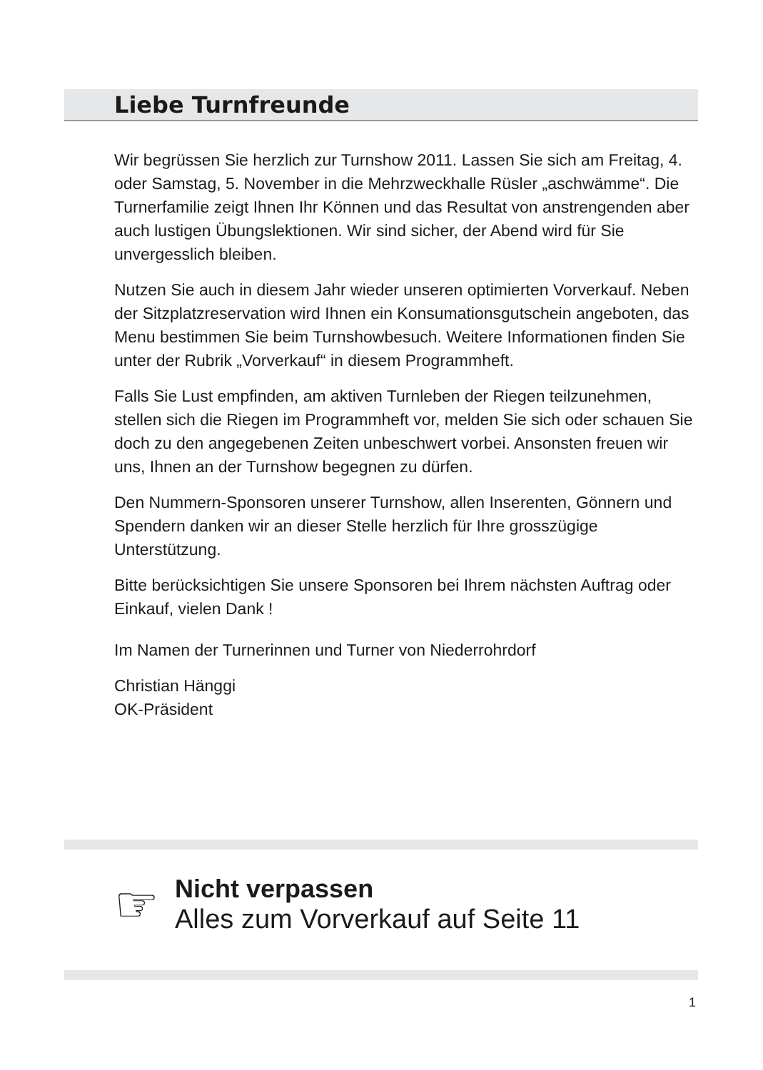Liebe Turnfreunde
Wir begrüssen Sie herzlich zur Turnshow 2011. Lassen Sie sich am Freitag, 4. oder Samstag, 5. November in die Mehrzweckhalle Rüsler „aschwämme“. Die Turnerfamilie zeigt Ihnen Ihr Können und das Resultat von anstrengenden aber auch lustigen Übungslektionen. Wir sind sicher, der Abend wird für Sie unvergesslich bleiben.
Nutzen Sie auch in diesem Jahr wieder unseren optimierten Vorverkauf. Neben der Sitzplatzreservation wird Ihnen ein Konsumationsgutschein angeboten, das Menu bestimmen Sie beim Turnshowbesuch. Weitere Informationen finden Sie unter der Rubrik „Vorverkauf“ in diesem Programmheft.
Falls Sie Lust empfinden, am aktiven Turnleben der Riegen teilzunehmen, stellen sich die Riegen im Programmheft vor, melden Sie sich oder schauen Sie doch zu den angegebenen Zeiten unbeschwert vorbei. Ansonsten freuen wir uns, Ihnen an der Turnshow begegnen zu dürfen.
Den Nummern-Sponsoren unserer Turnshow, allen Inserenten, Gönnern und Spendern danken wir an dieser Stelle herzlich für Ihre grosszügige Unterstützung.
Bitte berücksichtigen Sie unsere Sponsoren bei Ihrem nächsten Auftrag oder Einkauf, vielen Dank !
Im Namen der Turnerinnen und Turner von Niederrohrdorf
Christian Hänggi
OK-Präsident
☞
Nicht verpassen
Alles zum Vorverkauf auf Seite 11
1